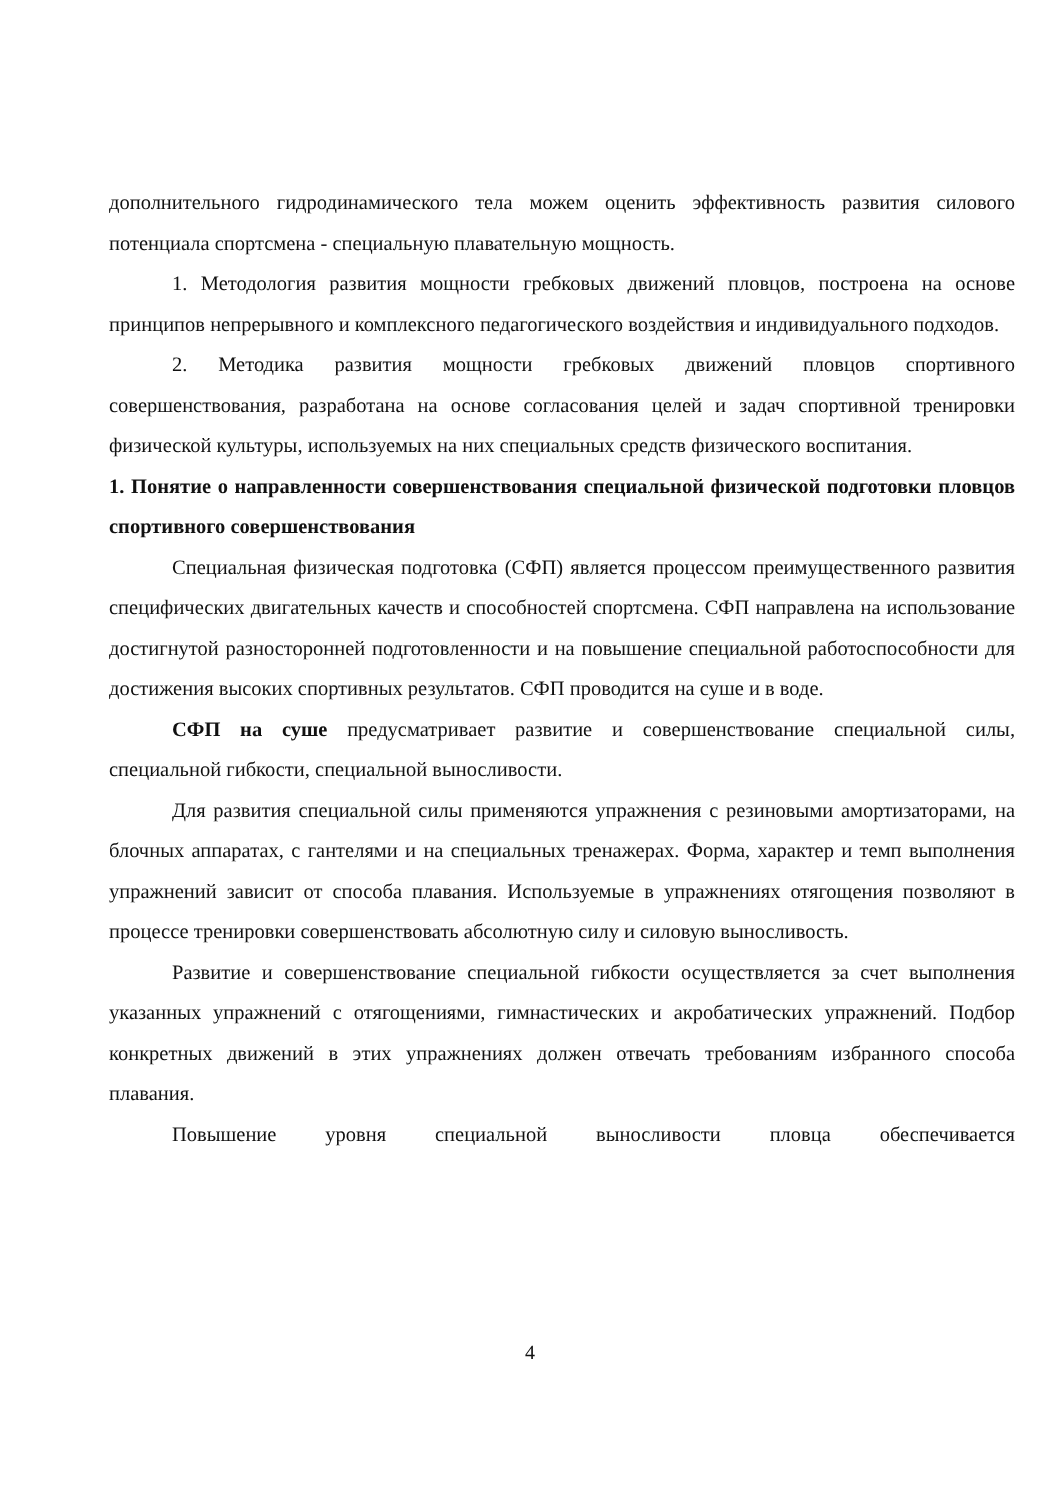дополнительного гидродинамического тела можем оценить эффективность развития силового потенциала спортсмена - специальную плавательную мощность.
1. Методология развития мощности гребковых движений пловцов, построена на основе принципов непрерывного и комплексного педагогического воздействия и индивидуального подходов.
2. Методика развития мощности гребковых движений пловцов спортивного совершенствования, разработана на основе согласования целей и задач спортивной тренировки физической культуры, используемых на них специальных средств физического воспитания.
1. Понятие о направленности совершенствования специальной физической подготовки пловцов спортивного совершенствования
Специальная физическая подготовка (СФП) является процессом преимущественного развития специфических двигательных качеств и способностей спортсмена. СФП направлена на использование достигнутой разносторонней подготовленности и на повышение специальной работоспособности для достижения высоких спортивных результатов. СФП проводится на суше и в воде.
СФП на суше предусматривает развитие и совершенствование специальной силы, специальной гибкости, специальной выносливости.
Для развития специальной силы применяются упражнения с резиновыми амортизаторами, на блочных аппаратах, с гантелями и на специальных тренажерах. Форма, характер и темп выполнения упражнений зависит от способа плавания. Используемые в упражнениях отягощения позволяют в процессе тренировки совершенствовать абсолютную силу и силовую выносливость.
Развитие и совершенствование специальной гибкости осуществляется за счет выполнения указанных упражнений с отягощениями, гимнастических и акробатических упражнений. Подбор конкретных движений в этих упражнениях должен отвечать требованиям избранного способа плавания.
Повышение уровня специальной выносливости пловца обеспечивается
4